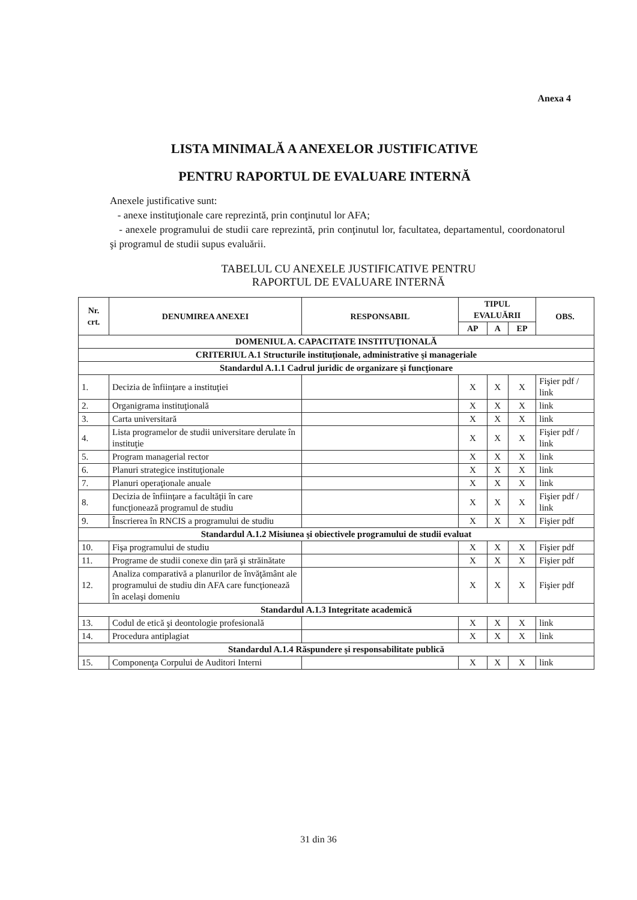Anexa 4
LISTA MINIMALĂ A ANEXELOR JUSTIFICATIVE
PENTRU RAPORTUL DE EVALUARE INTERNĂ
Anexele justificative sunt:
- anexe instituţionale care reprezintă, prin conţinutul lor AFA;
- anexele programului de studii care reprezintă, prin conţinutul lor, facultatea, departamentul, coordonatorul şi programul de studii supus evaluării.
TABELUL CU ANEXELE JUSTIFICATIVE PENTRU
RAPORTUL DE EVALUARE INTERNĂ
| Nr. crt. | DENUMIREA ANEXEI | RESPONSABIL | TIPUL EVALUĂRII | | | OBS. |
| --- | --- | --- | --- | --- | --- | --- |
| | | | AP | A | EP | |
| DOMENIUL A. CAPACITATE INSTITUŢIONALĂ | | | | | | |
| CRITERIUL A.1 Structurile instituţionale, administrative şi manageriale | | | | | | |
| Standardul A.1.1 Cadrul juridic de organizare şi funcţionare | | | | | | |
| 1. | Decizia de înfiinţare a instituţiei | | X | X | X | Fişier pdf / link |
| 2. | Organigrama instituţională | | X | X | X | link |
| 3. | Carta universitară | | X | X | X | link |
| 4. | Lista programelor de studii universitare derulate în instituţie | | X | X | X | Fişier pdf / link |
| 5. | Program managerial rector | | X | X | X | link |
| 6. | Planuri strategice instituţionale | | X | X | X | link |
| 7. | Planuri operaţionale anuale | | X | X | X | link |
| 8. | Decizia de înfiinţare a facultăţii în care funcţionează programul de studiu | | X | X | X | Fişier pdf / link |
| 9. | Înscrierea în RNCIS a programului de studiu | | X | X | X | Fişier pdf |
| Standardul A.1.2 Misiunea şi obiectivele programului de studii evaluat | | | | | | |
| 10. | Fişa programului de studiu | | X | X | X | Fişier pdf |
| 11. | Programe de studii conexe din ţară şi străinătate | | X | X | X | Fişier pdf |
| 12. | Analiza comparativă a planurilor de învăţământ ale programului de studiu din AFA care funcţionează în acelaşi domeniu | | X | X | X | Fişier pdf |
| Standardul A.1.3 Integritate academică | | | | | | |
| 13. | Codul de etică şi deontologie profesională | | X | X | X | link |
| 14. | Procedura antiplagiat | | X | X | X | link |
| Standardul A.1.4 Răspundere şi responsabilitate publică | | | | | | |
| 15. | Componenţa Corpului de Auditori Interni | | X | X | X | link |
31 din 36